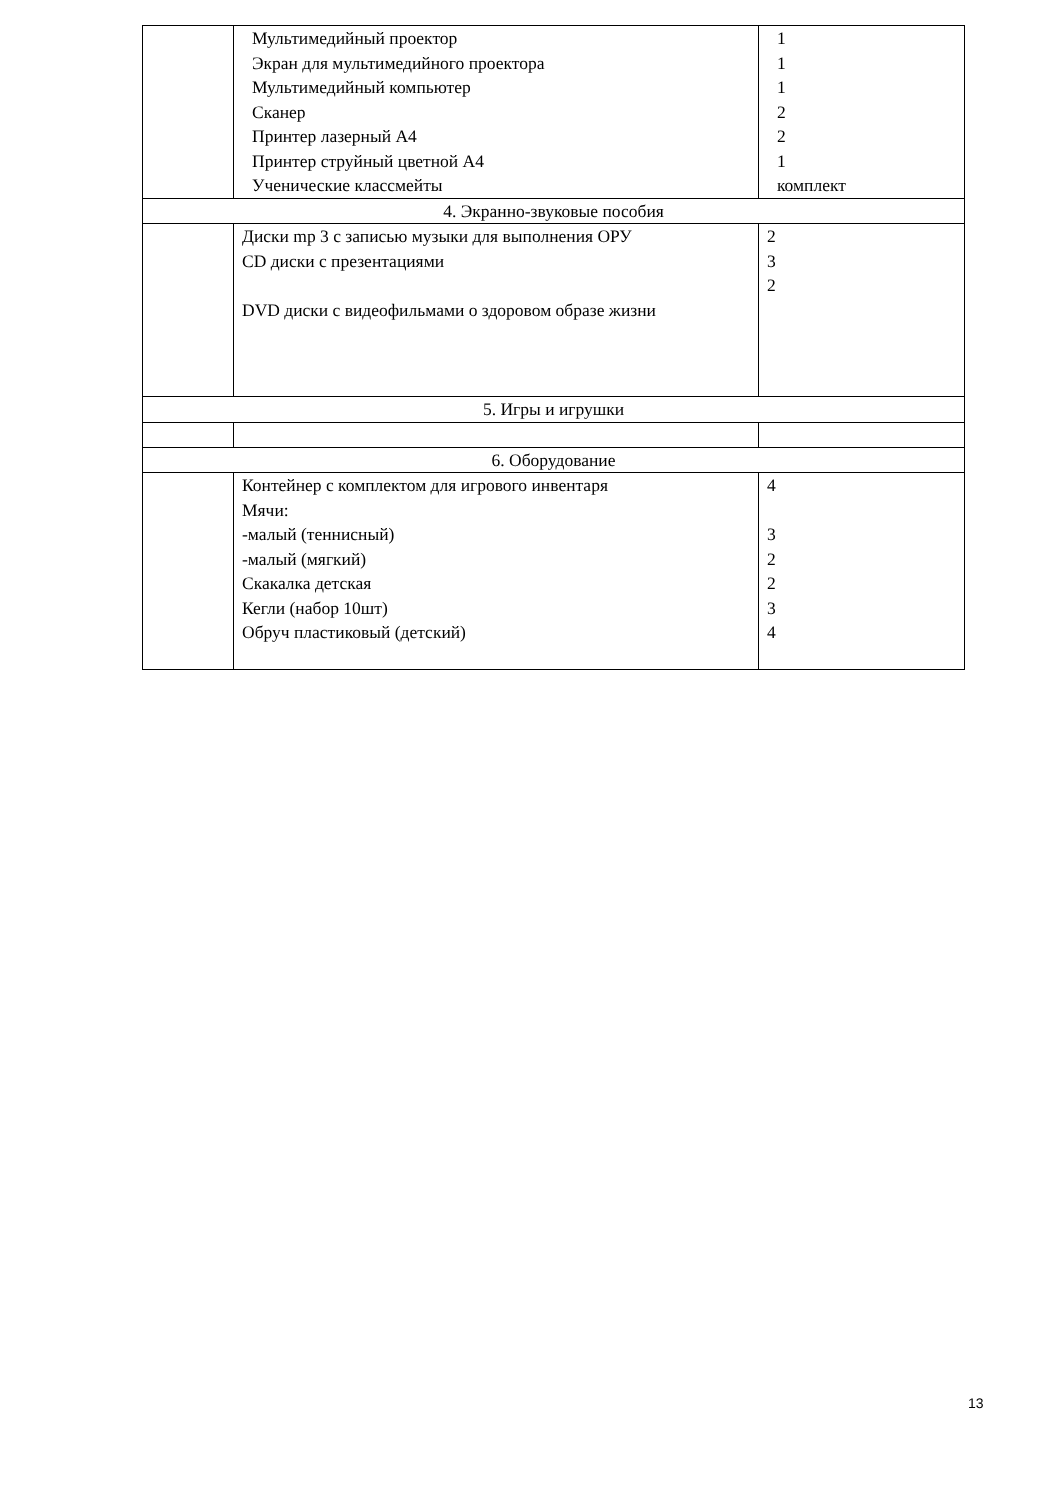| | Мультимедийный проектор Экран для мультимедийного проектора Мультимедийный компьютер Сканер Принтер лазерный А4 Принтер струйный цветной А4 Ученические классмейты | 1 1 1 2 2 1 комплект |
| 4. Экранно-звуковые пособия | | |
| | Диски mp 3 с записью музыки для выполнения ОРУ CD диски с презентациями DVD диски с видеофильмами о здоровом образе жизни | 2 3 2 |
| 5. Игры и игрушки | | |
| 6. Оборудование | | |
| | Контейнер с комплектом для игрового инвентаря Мячи: -малый (теннисный) -малый (мягкий) Скакалка детская Кегли (набор 10шт) Обруч пластиковый (детский) | 4 3 2 2 3 4 |
13